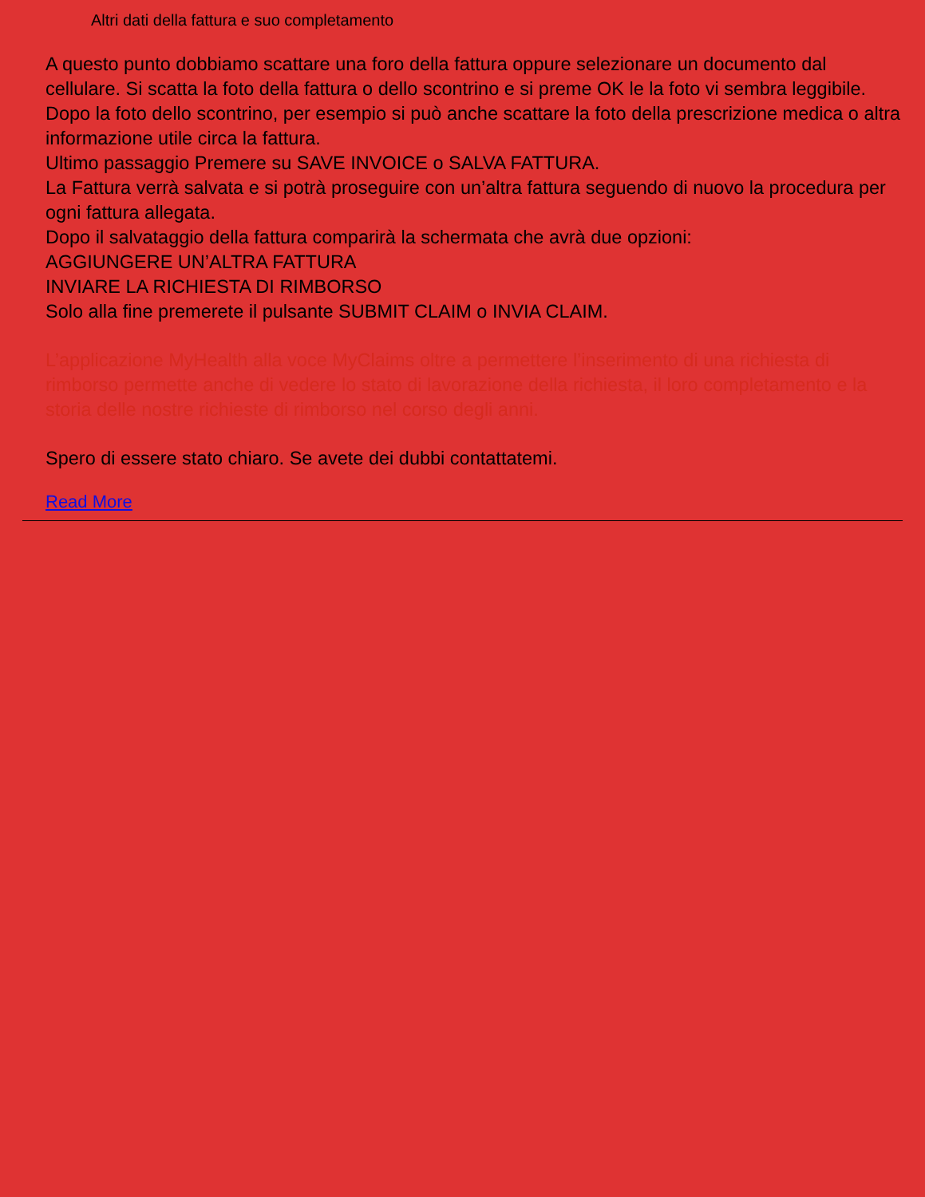Altri dati della fattura e suo completamento
A questo punto dobbiamo scattare una foro della fattura oppure selezionare un documento dal cellulare. Si scatta la foto della fattura o dello scontrino e si preme OK le la foto vi sembra leggibile. Dopo la foto dello scontrino, per esempio si può anche scattare la foto della prescrizione medica o altra informazione utile circa la fattura.
Ultimo passaggio Premere su SAVE INVOICE o SALVA FATTURA.
La Fattura verrà salvata e si potrà proseguire con un’altra fattura seguendo di nuovo la procedura per ogni fattura allegata.
Dopo il salvataggio della fattura comparirà la schermata che avrà due opzioni:
AGGIUNGERE UN’ALTRA FATTURA
INVIARE LA RICHIESTA DI RIMBORSO
Solo alla fine premerete il pulsante SUBMIT CLAIM o INVIA CLAIM.
L’applicazione MyHealth alla voce MyClaims oltre a permettere l’inserimento di una richiesta di rimborso permette anche di vedere lo stato di lavorazione della richiesta, il loro completamento e la storia delle nostre richieste di rimborso nel corso degli anni.
Spero di essere stato chiaro. Se avete dei dubbi contattatemi.
Read More